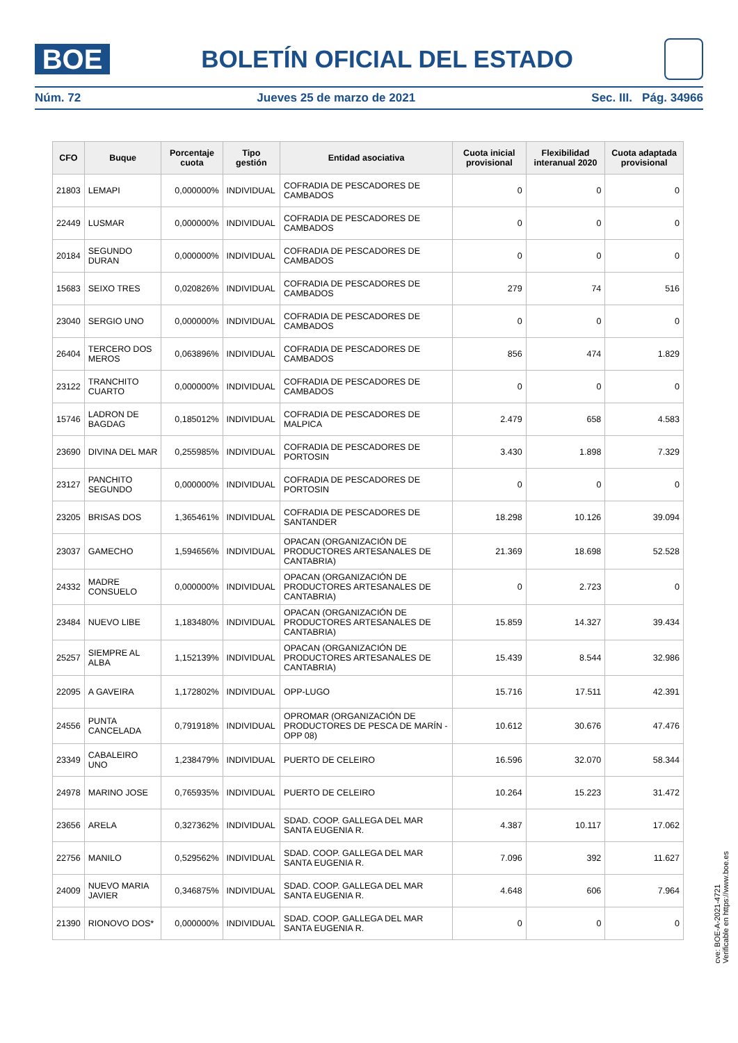BOE
BOLETÍN OFICIAL DEL ESTADO
Núm. 72 Jueves 25 de marzo de 2021 Sec. III. Pág. 34966
| CFO | Buque | Porcentaje cuota | Tipo gestión | Entidad asociativa | Cuota inicial provisional | Flexibilidad interanual 2020 | Cuota adaptada provisional |
| --- | --- | --- | --- | --- | --- | --- | --- |
| 21803 | LEMAPI | 0,000000% | INDIVIDUAL | COFRADIA DE PESCADORES DE CAMBADOS | 0 | 0 | 0 |
| 22449 | LUSMAR | 0,000000% | INDIVIDUAL | COFRADIA DE PESCADORES DE CAMBADOS | 0 | 0 | 0 |
| 20184 | SEGUNDO DURAN | 0,000000% | INDIVIDUAL | COFRADIA DE PESCADORES DE CAMBADOS | 0 | 0 | 0 |
| 15683 | SEIXO TRES | 0,020826% | INDIVIDUAL | COFRADIA DE PESCADORES DE CAMBADOS | 279 | 74 | 516 |
| 23040 | SERGIO UNO | 0,000000% | INDIVIDUAL | COFRADIA DE PESCADORES DE CAMBADOS | 0 | 0 | 0 |
| 26404 | TERCERO DOS MEROS | 0,063896% | INDIVIDUAL | COFRADIA DE PESCADORES DE CAMBADOS | 856 | 474 | 1.829 |
| 23122 | TRANCHITO CUARTO | 0,000000% | INDIVIDUAL | COFRADIA DE PESCADORES DE CAMBADOS | 0 | 0 | 0 |
| 15746 | LADRON DE BAGDAG | 0,185012% | INDIVIDUAL | COFRADIA DE PESCADORES DE MALPICA | 2.479 | 658 | 4.583 |
| 23690 | DIVINA DEL MAR | 0,255985% | INDIVIDUAL | COFRADIA DE PESCADORES DE PORTOSIN | 3.430 | 1.898 | 7.329 |
| 23127 | PANCHITO SEGUNDO | 0,000000% | INDIVIDUAL | COFRADIA DE PESCADORES DE PORTOSIN | 0 | 0 | 0 |
| 23205 | BRISAS DOS | 1,365461% | INDIVIDUAL | COFRADIA DE PESCADORES DE SANTANDER | 18.298 | 10.126 | 39.094 |
| 23037 | GAMECHO | 1,594656% | INDIVIDUAL | OPACAN (ORGANIZACIÓN DE PRODUCTORES ARTESANALES DE CANTABRIA) | 21.369 | 18.698 | 52.528 |
| 24332 | MADRE CONSUELO | 0,000000% | INDIVIDUAL | OPACAN (ORGANIZACIÓN DE PRODUCTORES ARTESANALES DE CANTABRIA) | 0 | 2.723 | 0 |
| 23484 | NUEVO LIBE | 1,183480% | INDIVIDUAL | OPACAN (ORGANIZACIÓN DE PRODUCTORES ARTESANALES DE CANTABRIA) | 15.859 | 14.327 | 39.434 |
| 25257 | SIEMPRE AL ALBA | 1,152139% | INDIVIDUAL | OPACAN (ORGANIZACIÓN DE PRODUCTORES ARTESANALES DE CANTABRIA) | 15.439 | 8.544 | 32.986 |
| 22095 | A GAVEIRA | 1,172802% | INDIVIDUAL | OPP-LUGO | 15.716 | 17.511 | 42.391 |
| 24556 | PUNTA CANCELADA | 0,791918% | INDIVIDUAL | OPROMAR (ORGANIZACIÓN DE PRODUCTORES DE PESCA DE MARÍN - OPP 08) | 10.612 | 30.676 | 47.476 |
| 23349 | CABALEIRO UNO | 1,238479% | INDIVIDUAL | PUERTO DE CELEIRO | 16.596 | 32.070 | 58.344 |
| 24978 | MARINO JOSE | 0,765935% | INDIVIDUAL | PUERTO DE CELEIRO | 10.264 | 15.223 | 31.472 |
| 23656 | ARELA | 0,327362% | INDIVIDUAL | SDAD. COOP. GALLEGA DEL MAR SANTA EUGENIA R. | 4.387 | 10.117 | 17.062 |
| 22756 | MANILO | 0,529562% | INDIVIDUAL | SDAD. COOP. GALLEGA DEL MAR SANTA EUGENIA R. | 7.096 | 392 | 11.627 |
| 24009 | NUEVO MARIA JAVIER | 0,346875% | INDIVIDUAL | SDAD. COOP. GALLEGA DEL MAR SANTA EUGENIA R. | 4.648 | 606 | 7.964 |
| 21390 | RIONOVO DOS* | 0,000000% | INDIVIDUAL | SDAD. COOP. GALLEGA DEL MAR SANTA EUGENIA R. | 0 | 0 | 0 |
cve: BOE-A-2021-4721
Verificable en https://www.boe.es